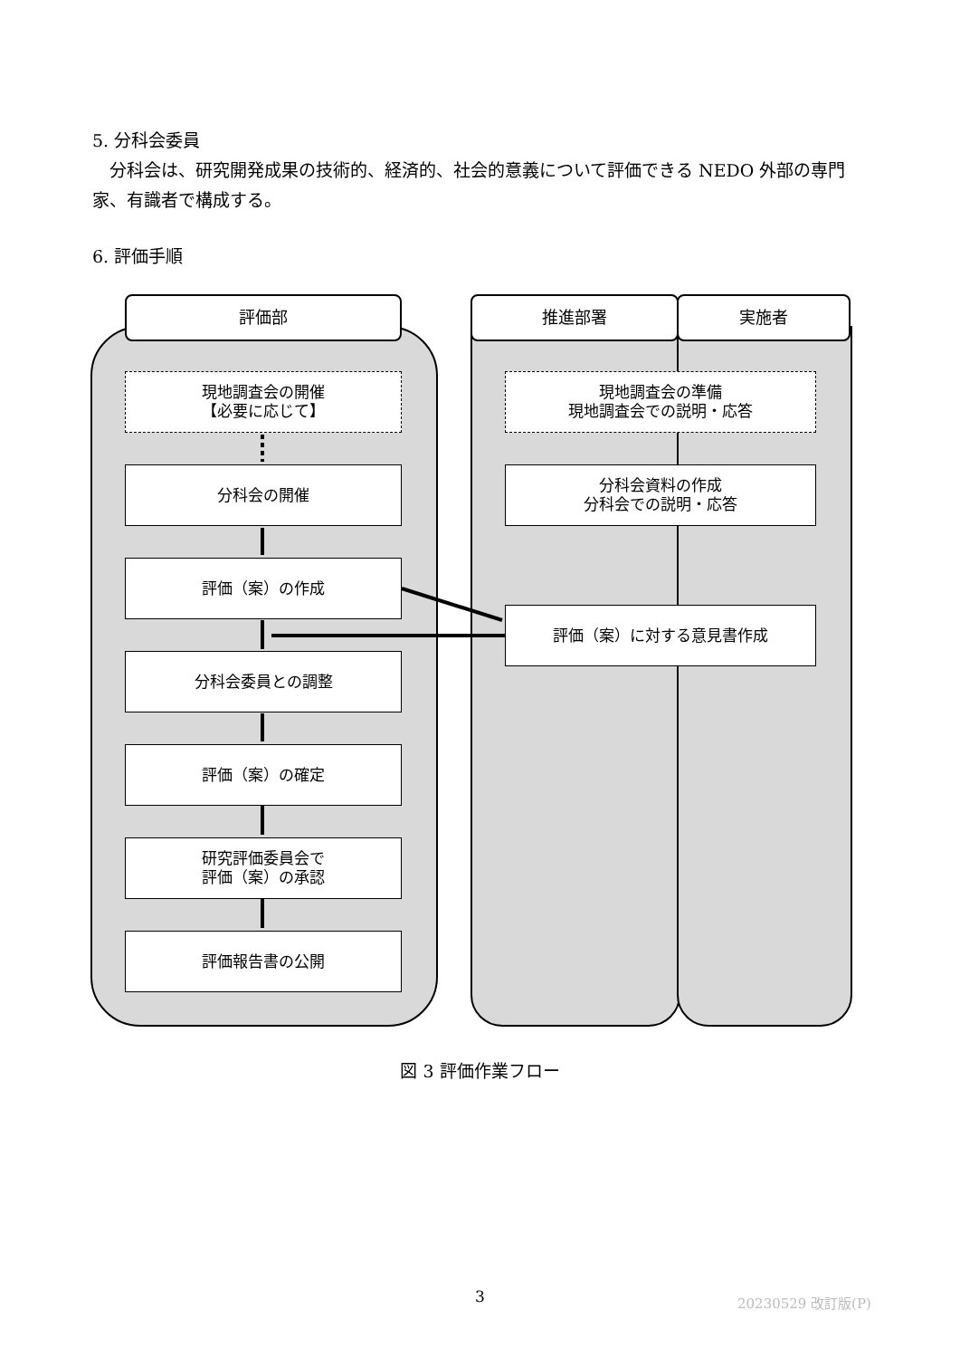5. 分科会委員
　分科会は、研究開発成果の技術的、経済的、社会的意義について評価できる NEDO 外部の専門家、有識者で構成する。
6. 評価手順
評価部 推進部署 実施者
現地調査会の開催
【必要に応じて】
分科会の開催
評価（案）の作成
分科会委員との調整
評価（案）の確定
研究評価委員会で
評価（案）の承認
評価報告書の公開
現地調査会の準備
現地調査会での説明・応答
分科会資料の作成
分科会での説明・応答
評価（案）に対する意見書作成
図 3 評価作業フロー
3 20230529 改訂版(P)